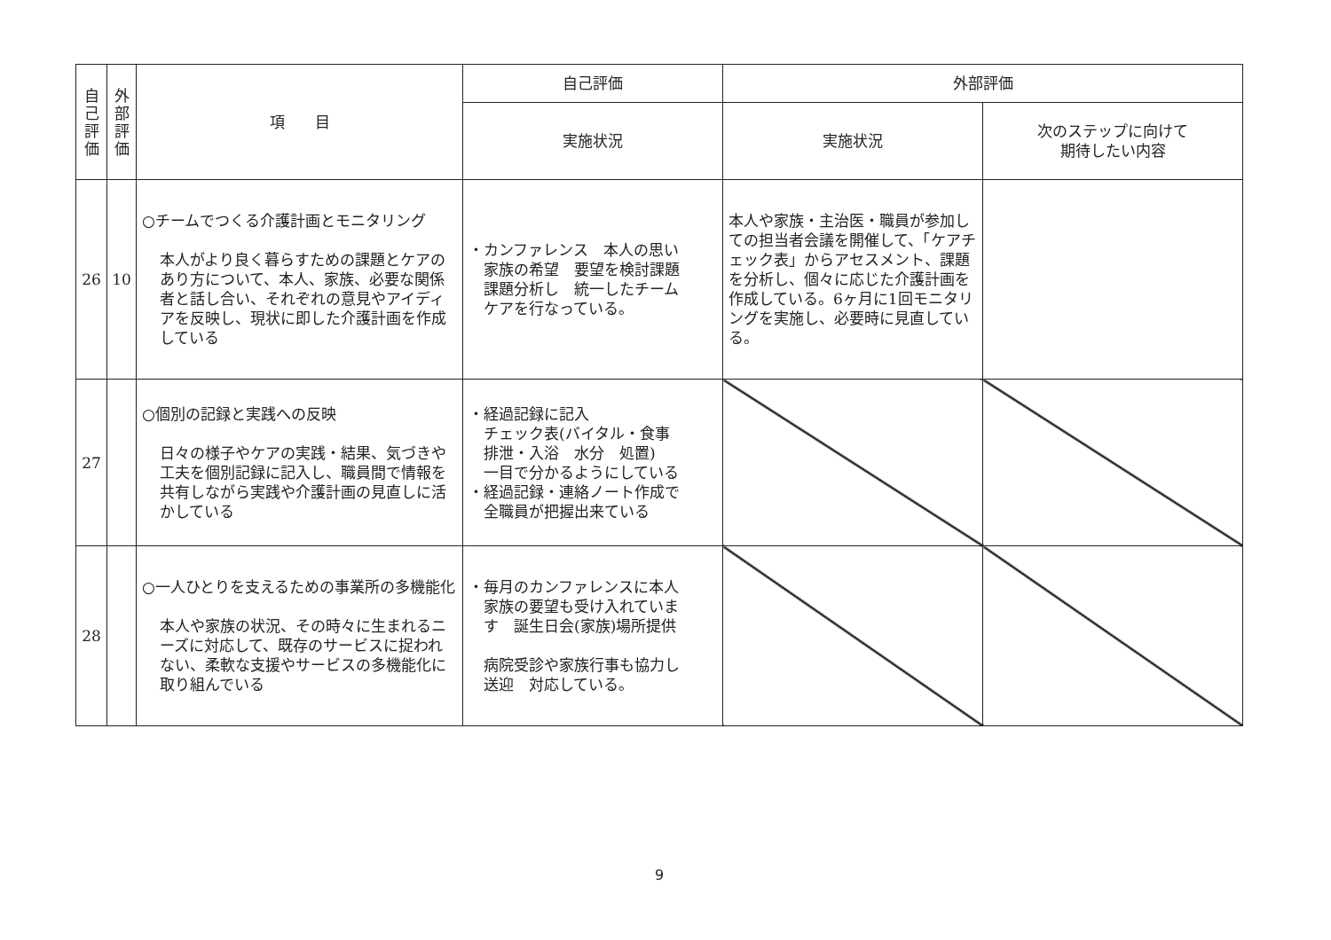| 自己評価 | 外部評価 | 項 目 | 自己評価 | 外部評価 | |
| --- | --- | --- | --- | --- | --- |
| | | | 実施状況 | 実施状況 | 次のステップに向けて 期待したい内容 |
| 26 | 10 | ○チームでつくる介護計画とモニタリング 本人がより良く暮らすための課題とケアのあり方について、本人、家族、必要な関係者と話し合い、それぞれの意見やアイディアを反映し、現状に即した介護計画を作成している | ・カンファレンス 本人の思い 家族の希望 要望を検討課題 課題分析し 統一したチーム ケアを行なっている。 | 本人や家族・主治医・職員が参加しての担当者会議を開催して、「ケアチェック表」からアセスメント、課題を分析し、個々に応じた介護計画を作成している。6ヶ月に1回モニタリングを実施し、必要時に見直している。 | |
| 27 | | ○個別の記録と実践への反映 日々の様子やケアの実践・結果、気づきや工夫を個別記録に記入し、職員間で情報を共有しながら実践や介護計画の見直しに活かしている | ・経過記録に記入 チェック表(バイタル・食事 排泄・入浴 水分 処置) 一目で分かるようにしている ・経過記録・連絡ノート作成で 全職員が把握出来ている | | |
| 28 | | ○一人ひとりを支えるための事業所の多機能化 本人や家族の状況、その時々に生まれるニーズに対応して、既存のサービスに捉われない、柔軟な支援やサービスの多機能化に取り組んでいる | ・毎月のカンファレンスに本人 家族の要望も受け入れていま す 誕生日会(家族)場所提供 病院受診や家族行事も協力し 送迎 対応している。 | | |
9